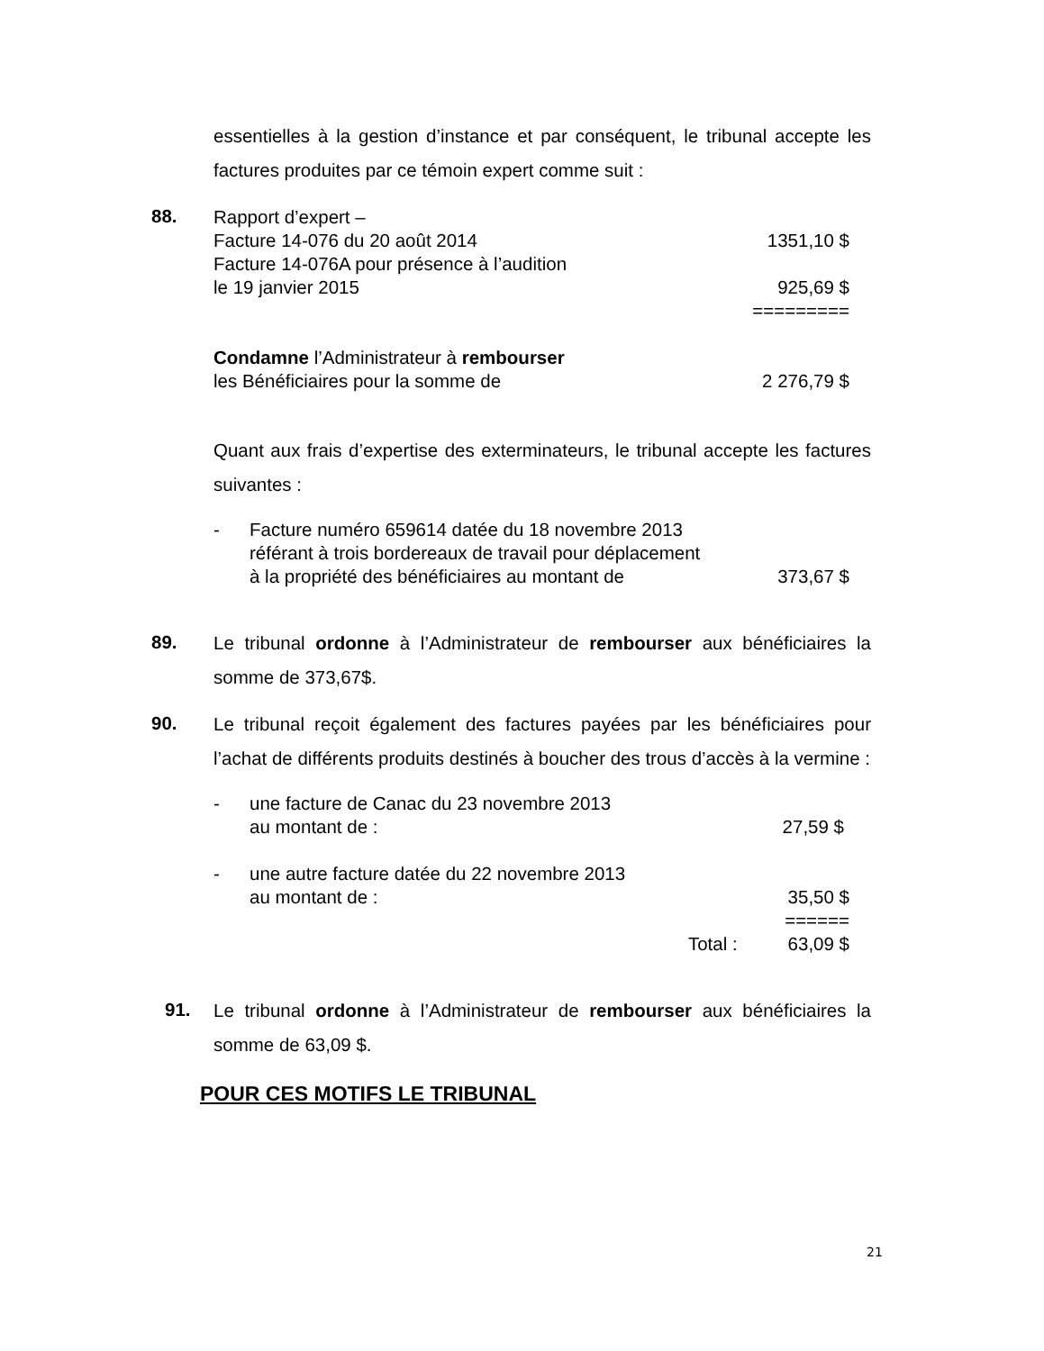essentielles à la gestion d’instance et par conséquent, le tribunal accepte les factures produites par ce témoin expert comme suit :
88.
Rapport d’expert –
Facture 14-076 du 20 août 2014 1351,10 $
Facture 14-076A pour présence à l’audition
le 19 janvier 2015 925,69 $
=========
Condamne l’Administrateur à rembourser
les Bénéficiaires pour la somme de 2 276,79 $
Quant aux frais d’expertise des exterminateurs, le tribunal accepte les factures suivantes :
- Facture numéro 659614 datée du 18 novembre 2013
référant à trois bordereaux de travail pour déplacement
à la propriété des bénéficiaires au montant de 373,67 $
89.
Le tribunal ordonne à l’Administrateur de rembourser aux bénéficiaires la somme de 373,67$.
90.
Le tribunal reçoit également des factures payées par les bénéficiaires pour l’achat de différents produits destinés à boucher des trous d’accès à la vermine :
- une facture de Canac du 23 novembre 2013
au montant de : 27,59 $
- une autre facture datée du 22 novembre 2013
au montant de : 35,50 $
======
Total : 63,09 $
91.
Le tribunal ordonne à l’Administrateur de rembourser aux bénéficiaires la somme de 63,09 $.
POUR CES MOTIFS LE TRIBUNAL
21